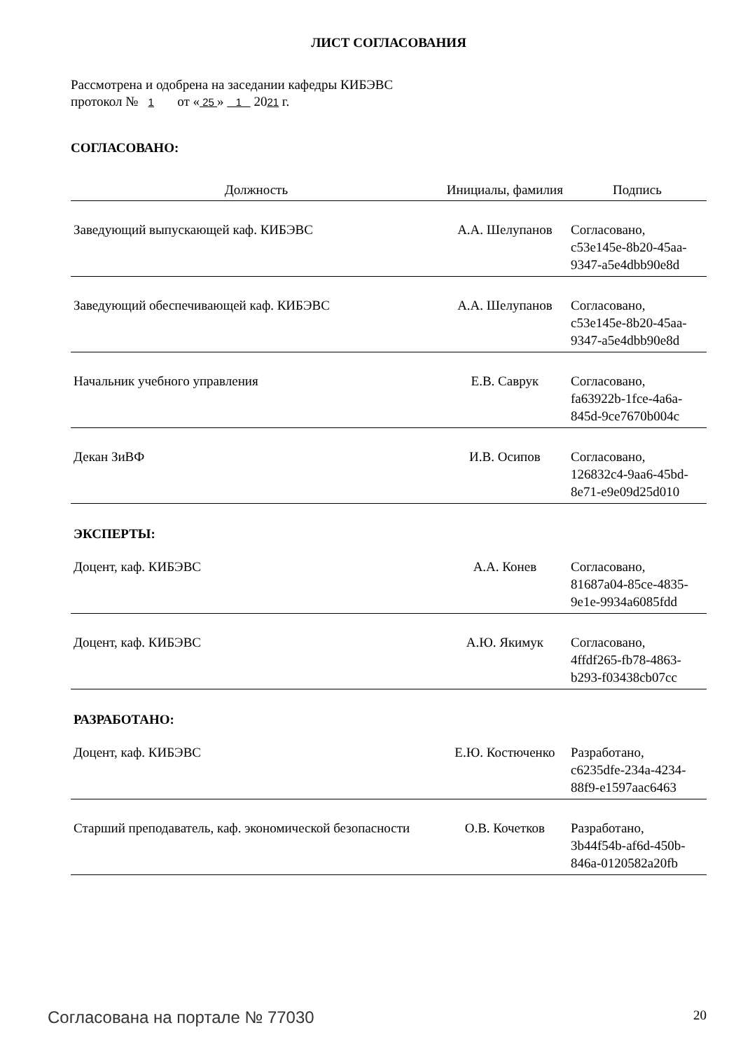ЛИСТ СОГЛАСОВАНИЯ
Рассмотрена и одобрена на заседании кафедры КИБЭВС
протокол № 1 от « 25 » 1 2021 г.
СОГЛАСОВАНО:
| Должность | Инициалы, фамилия | Подпись |
| --- | --- | --- |
| Заведующий выпускающей каф. КИБЭВС | А.А. Шелупанов | Согласовано, c53e145e-8b20-45aa- 9347-a5e4dbb90e8d |
| Заведующий обеспечивающей каф. КИБЭВС | А.А. Шелупанов | Согласовано, c53e145e-8b20-45aa- 9347-a5e4dbb90e8d |
| Начальник учебного управления | Е.В. Саврук | Согласовано, fa63922b-1fce-4a6a- 845d-9ce7670b004c |
| Декан ЗиВФ | И.В. Осипов | Согласовано, 126832c4-9aa6-45bd- 8e71-e9e09d25d010 |
| ЭКСПЕРТЫ: | | |
| Доцент, каф. КИБЭВС | А.А. Конев | Согласовано, 81687a04-85ce-4835- 9e1e-9934a6085fdd |
| Доцент, каф. КИБЭВС | А.Ю. Якимук | Согласовано, 4ffdf265-fb78-4863- b293-f03438cb07cc |
| РАЗРАБОТАНО: | | |
| Доцент, каф. КИБЭВС | Е.Ю. Костюченко | Разработано, c6235dfe-234a-4234- 88f9-e1597aac6463 |
| Старший преподаватель, каф. экономической безопасности | О.В. Кочетков | Разработано, 3b44f54b-af6d-450b- 846a-0120582a20fb |
Согласована на портале № 77030 20